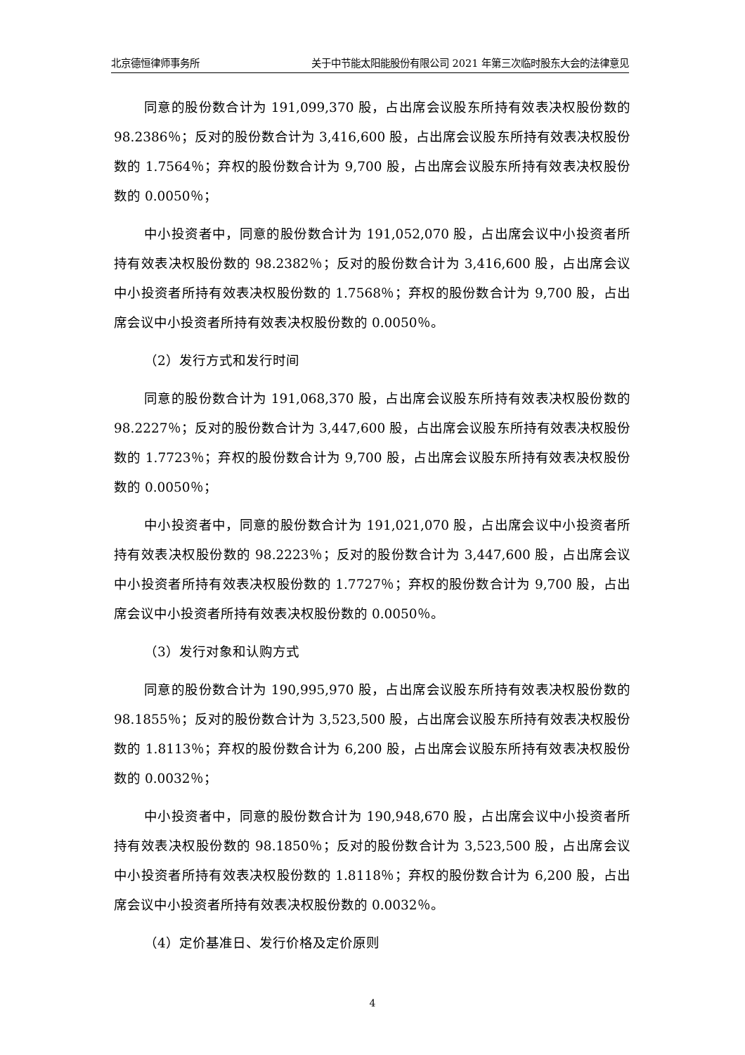北京德恒律师事务所 关于中节能太阳能股份有限公司 2021 年第三次临时股东大会的法律意见
同意的股份数合计为 191,099,370 股，占出席会议股东所持有效表决权股份数的 98.2386％；反对的股份数合计为 3,416,600 股，占出席会议股东所持有效表决权股份数的 1.7564％；弃权的股份数合计为 9,700 股，占出席会议股东所持有效表决权股份数的 0.0050％；
中小投资者中，同意的股份数合计为 191,052,070 股，占出席会议中小投资者所持有效表决权股份数的 98.2382％；反对的股份数合计为 3,416,600 股，占出席会议中小投资者所持有效表决权股份数的 1.7568％；弃权的股份数合计为 9,700 股，占出席会议中小投资者所持有效表决权股份数的 0.0050％。
（2）发行方式和发行时间
同意的股份数合计为 191,068,370 股，占出席会议股东所持有效表决权股份数的 98.2227％；反对的股份数合计为 3,447,600 股，占出席会议股东所持有效表决权股份数的 1.7723％；弃权的股份数合计为 9,700 股，占出席会议股东所持有效表决权股份数的 0.0050％；
中小投资者中，同意的股份数合计为 191,021,070 股，占出席会议中小投资者所持有效表决权股份数的 98.2223％；反对的股份数合计为 3,447,600 股，占出席会议中小投资者所持有效表决权股份数的 1.7727％；弃权的股份数合计为 9,700 股，占出席会议中小投资者所持有效表决权股份数的 0.0050％。
（3）发行对象和认购方式
同意的股份数合计为 190,995,970 股，占出席会议股东所持有效表决权股份数的 98.1855％；反对的股份数合计为 3,523,500 股，占出席会议股东所持有效表决权股份数的 1.8113％；弃权的股份数合计为 6,200 股，占出席会议股东所持有效表决权股份数的 0.0032％；
中小投资者中，同意的股份数合计为 190,948,670 股，占出席会议中小投资者所持有效表决权股份数的 98.1850％；反对的股份数合计为 3,523,500 股，占出席会议中小投资者所持有效表决权股份数的 1.8118％；弃权的股份数合计为 6,200 股，占出席会议中小投资者所持有效表决权股份数的 0.0032％。
（4）定价基准日、发行价格及定价原则
4